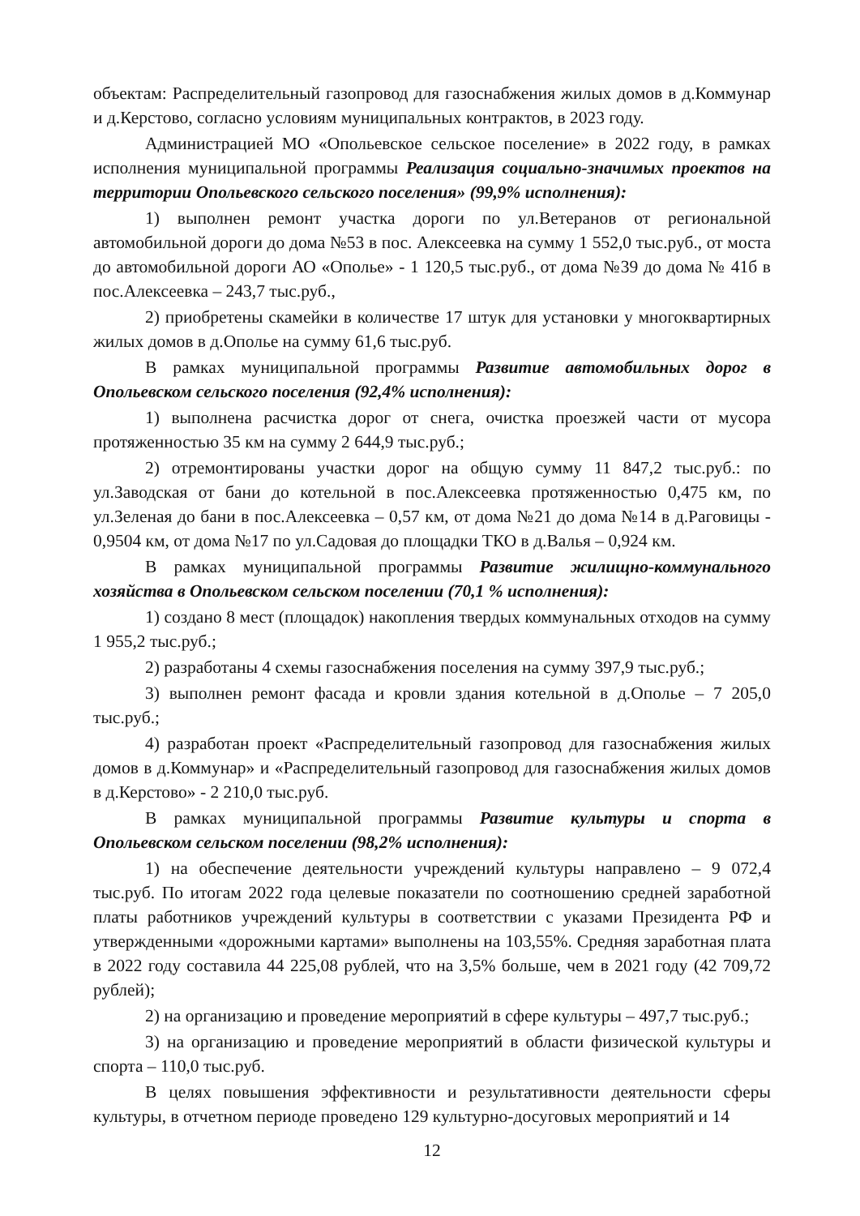объектам: Распределительный газопровод для газоснабжения жилых домов в д.Коммунар и д.Керстово, согласно условиям муниципальных контрактов, в 2023 году.
Администрацией МО «Опольевское сельское поселение» в 2022 году, в рамках исполнения муниципальной программы Реализация социально-значимых проектов на территории Опольевского сельского поселения» (99,9% исполнения):
1) выполнен ремонт участка дороги по ул.Ветеранов от региональной автомобильной дороги до дома №53 в пос. Алексеевка на сумму 1 552,0 тыс.руб., от моста до автомобильной дороги АО «Ополье» - 1 120,5 тыс.руб., от дома №39 до дома № 41б в пос.Алексеевка – 243,7 тыс.руб.,
2) приобретены скамейки в количестве 17 штук для установки у многоквартирных жилых домов в д.Ополье на сумму 61,6 тыс.руб.
В рамках муниципальной программы Развитие автомобильных дорог в Опольевском сельского поселения (92,4% исполнения):
1) выполнена расчистка дорог от снега, очистка проезжей части от мусора протяженностью 35 км на сумму 2 644,9 тыс.руб.;
2) отремонтированы участки дорог на общую сумму 11 847,2 тыс.руб.: по ул.Заводская от бани до котельной в пос.Алексеевка протяженностью 0,475 км, по ул.Зеленая до бани в пос.Алексеевка – 0,57 км, от дома №21 до дома №14 в д.Раговицы - 0,9504 км, от дома №17 по ул.Садовая до площадки ТКО в д.Валья – 0,924 км.
В рамках муниципальной программы Развитие жилищно-коммунального хозяйства в Опольевском сельском поселении (70,1 % исполнения):
1) создано 8 мест (площадок) накопления твердых коммунальных отходов на сумму 1 955,2 тыс.руб.;
2) разработаны 4 схемы газоснабжения поселения на сумму 397,9 тыс.руб.;
3) выполнен ремонт фасада и кровли здания котельной в д.Ополье – 7 205,0 тыс.руб.;
4) разработан проект «Распределительный газопровод для газоснабжения жилых домов в д.Коммунар» и «Распределительный газопровод для газоснабжения жилых домов в д.Керстово» - 2 210,0 тыс.руб.
В рамках муниципальной программы Развитие культуры и спорта в Опольевском сельском поселении (98,2% исполнения):
1) на обеспечение деятельности учреждений культуры направлено – 9 072,4 тыс.руб. По итогам 2022 года целевые показатели по соотношению средней заработной платы работников учреждений культуры в соответствии с указами Президента РФ и утвержденными «дорожными картами» выполнены на 103,55%. Средняя заработная плата в 2022 году составила 44 225,08 рублей, что на 3,5% больше, чем в 2021 году (42 709,72 рублей);
2) на организацию и проведение мероприятий в сфере культуры – 497,7 тыс.руб.;
3) на организацию и проведение мероприятий в области физической культуры и спорта – 110,0 тыс.руб.
В целях повышения эффективности и результативности деятельности сферы культуры, в отчетном периоде проведено 129 культурно-досуговых мероприятий и 14
12